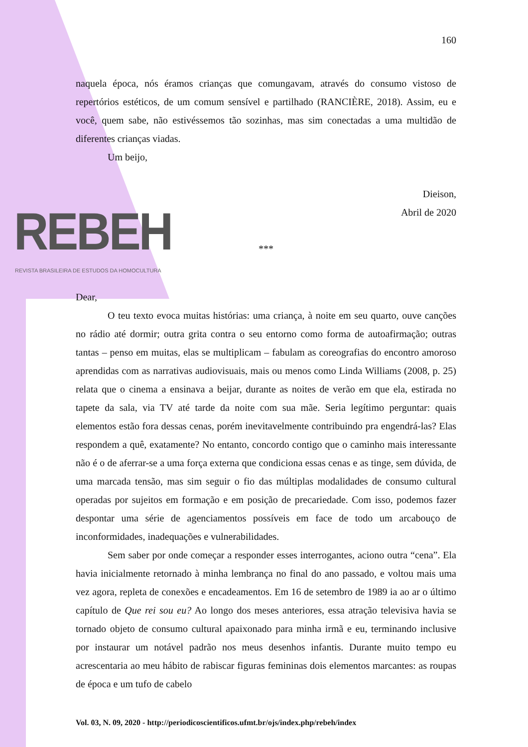REBEH
REVISTA BRASILEIRA DE ESTUDOS DA HOMOCULTURA
160
naquela época, nós éramos crianças que comungavam, através do consumo vistoso de repertórios estéticos, de um comum sensível e partilhado (RANCIÈRE, 2018). Assim, eu e você, quem sabe, não estivéssemos tão sozinhas, mas sim conectadas a uma multidão de diferentes crianças viadas.
Um beijo,
Dieison,
Abril de 2020
***
Dear,
O teu texto evoca muitas histórias: uma criança, à noite em seu quarto, ouve canções no rádio até dormir; outra grita contra o seu entorno como forma de autoafirmação; outras tantas – penso em muitas, elas se multiplicam – fabulam as coreografias do encontro amoroso aprendidas com as narrativas audiovisuais, mais ou menos como Linda Williams (2008, p. 25) relata que o cinema a ensinava a beijar, durante as noites de verão em que ela, estirada no tapete da sala, via TV até tarde da noite com sua mãe. Seria legítimo perguntar: quais elementos estão fora dessas cenas, porém inevitavelmente contribuindo pra engendrá-las? Elas respondem a quê, exatamente? No entanto, concordo contigo que o caminho mais interessante não é o de aferrar-se a uma força externa que condiciona essas cenas e as tinge, sem dúvida, de uma marcada tensão, mas sim seguir o fio das múltiplas modalidades de consumo cultural operadas por sujeitos em formação e em posição de precariedade. Com isso, podemos fazer despontar uma série de agenciamentos possíveis em face de todo um arcabouço de inconformidades, inadequações e vulnerabilidades.
Sem saber por onde começar a responder esses interrogantes, aciono outra “cena”. Ela havia inicialmente retornado à minha lembrança no final do ano passado, e voltou mais uma vez agora, repleta de conexões e encadeamentos. Em 16 de setembro de 1989 ia ao ar o último capítulo de Que rei sou eu? Ao longo dos meses anteriores, essa atração televisiva havia se tornado objeto de consumo cultural apaixonado para minha irmã e eu, terminando inclusive por instaurar um notável padrão nos meus desenhos infantis. Durante muito tempo eu acrescentaria ao meu hábito de rabiscar figuras femininas dois elementos marcantes: as roupas de época e um tufo de cabelo
Vol. 03, N. 09, 2020 - http://periodicoscientificos.ufmt.br/ojs/index.php/rebeh/index